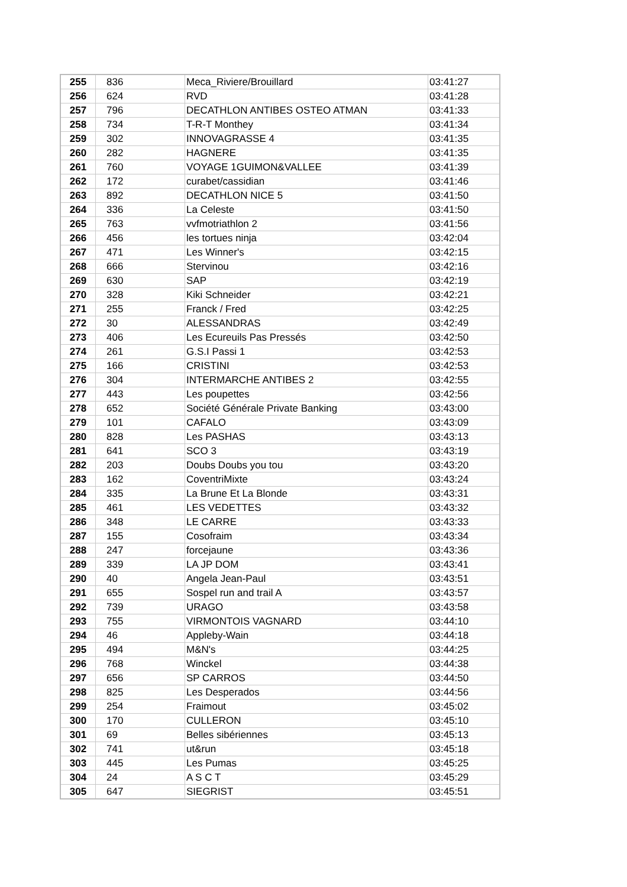| 255 | 836 | Meca_Riviere/Brouillard | 03:41:27 |
| 256 | 624 | RVD | 03:41:28 |
| 257 | 796 | DECATHLON ANTIBES OSTEO ATMAN | 03:41:33 |
| 258 | 734 | T-R-T Monthey | 03:41:34 |
| 259 | 302 | INNOVAGRASSE 4 | 03:41:35 |
| 260 | 282 | HAGNERE | 03:41:35 |
| 261 | 760 | VOYAGE 1GUIMON&VALLEE | 03:41:39 |
| 262 | 172 | curabet/cassidian | 03:41:46 |
| 263 | 892 | DECATHLON NICE 5 | 03:41:50 |
| 264 | 336 | La Celeste | 03:41:50 |
| 265 | 763 | vvfmotriathlon 2 | 03:41:56 |
| 266 | 456 | les tortues ninja | 03:42:04 |
| 267 | 471 | Les Winner's | 03:42:15 |
| 268 | 666 | Stervinou | 03:42:16 |
| 269 | 630 | SAP | 03:42:19 |
| 270 | 328 | Kiki Schneider | 03:42:21 |
| 271 | 255 | Franck / Fred | 03:42:25 |
| 272 | 30 | ALESSANDRAS | 03:42:49 |
| 273 | 406 | Les Ecureuils Pas Pressés | 03:42:50 |
| 274 | 261 | G.S.I Passi 1 | 03:42:53 |
| 275 | 166 | CRISTINI | 03:42:53 |
| 276 | 304 | INTERMARCHE ANTIBES 2 | 03:42:55 |
| 277 | 443 | Les poupettes | 03:42:56 |
| 278 | 652 | Société Générale Private Banking | 03:43:00 |
| 279 | 101 | CAFALO | 03:43:09 |
| 280 | 828 | Les PASHAS | 03:43:13 |
| 281 | 641 | SCO 3 | 03:43:19 |
| 282 | 203 | Doubs Doubs you tou | 03:43:20 |
| 283 | 162 | CoventriMixte | 03:43:24 |
| 284 | 335 | La Brune Et La Blonde | 03:43:31 |
| 285 | 461 | LES VEDETTES | 03:43:32 |
| 286 | 348 | LE CARRE | 03:43:33 |
| 287 | 155 | Cosofraim | 03:43:34 |
| 288 | 247 | forcejaune | 03:43:36 |
| 289 | 339 | LA JP DOM | 03:43:41 |
| 290 | 40 | Angela Jean-Paul | 03:43:51 |
| 291 | 655 | Sospel run and trail A | 03:43:57 |
| 292 | 739 | URAGO | 03:43:58 |
| 293 | 755 | VIRMONTOIS VAGNARD | 03:44:10 |
| 294 | 46 | Appleby-Wain | 03:44:18 |
| 295 | 494 | M&N's | 03:44:25 |
| 296 | 768 | Winckel | 03:44:38 |
| 297 | 656 | SP CARROS | 03:44:50 |
| 298 | 825 | Les Desperados | 03:44:56 |
| 299 | 254 | Fraimout | 03:45:02 |
| 300 | 170 | CULLERON | 03:45:10 |
| 301 | 69 | Belles sibériennes | 03:45:13 |
| 302 | 741 | ut&run | 03:45:18 |
| 303 | 445 | Les Pumas | 03:45:25 |
| 304 | 24 | A S C T | 03:45:29 |
| 305 | 647 | SIEGRIST | 03:45:51 |